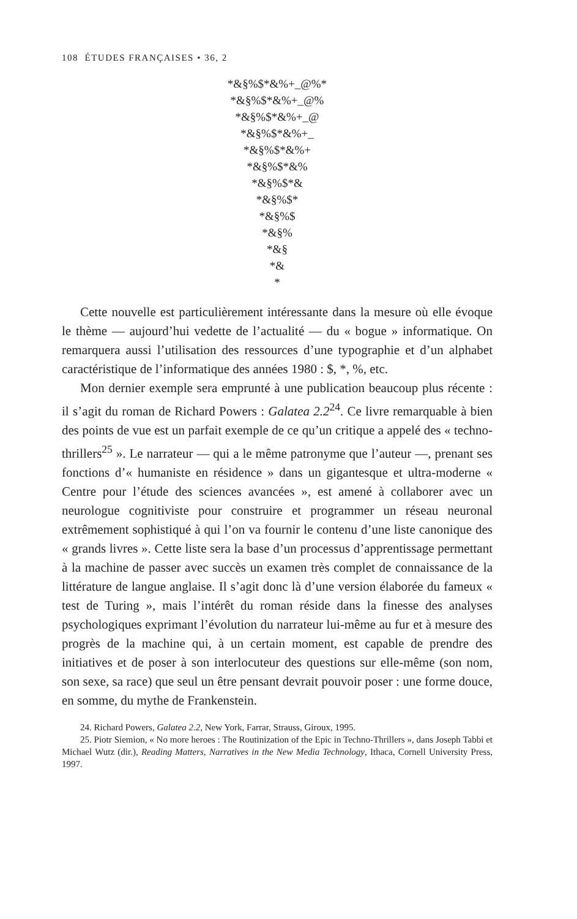108 ÉTUDES FRANÇAISES • 36, 2
*&§%$*&%+_@%*
*&§%$*&%+_@%
*&§%$*&%+_@
*&§%$*&%+_
*&§%$*&%+
*&§%$*&%
*&§%$*&
*&§%$*
*&§%$
*&§%
*&§
*&
*
Cette nouvelle est particulièrement intéressante dans la mesure où elle évoque le thème — aujourd’hui vedette de l’actualité — du « bogue » informatique. On remarquera aussi l’utilisation des ressources d’une typographie et d’un alphabet caractéristique de l’informatique des années 1980 : $, *, %, etc.
Mon dernier exemple sera emprunté à une publication beaucoup plus récente : il s’agit du roman de Richard Powers : Galatea 2.2<sup>24</sup>. Ce livre remarquable à bien des points de vue est un parfait exemple de ce qu’un critique a appelé des « techno-thrillers<sup>25</sup> ». Le narrateur — qui a le même patronyme que l’auteur —, prenant ses fonctions d’« humaniste en résidence » dans un gigantesque et ultra-moderne « Centre pour l’étude des sciences avancées », est amené à collaborer avec un neurologue cognitiviste pour construire et programmer un réseau neuronal extrêmement sophistiqué à qui l’on va fournir le contenu d’une liste canonique des « grands livres ». Cette liste sera la base d’un processus d’apprentissage permettant à la machine de passer avec succès un examen très complet de connaissance de la littérature de langue anglaise. Il s’agit donc là d’une version élaborée du fameux « test de Turing », mais l’intérêt du roman réside dans la finesse des analyses psychologiques exprimant l’évolution du narrateur lui-même au fur et à mesure des progrès de la machine qui, à un certain moment, est capable de prendre des initiatives et de poser à son interlocuteur des questions sur elle-même (son nom, son sexe, sa race) que seul un être pensant devrait pouvoir poser : une forme douce, en somme, du mythe de Frankenstein.
24. Richard Powers, Galatea 2.2, New York, Farrar, Strauss, Giroux, 1995.
25. Piotr Siemion, « No more heroes : The Routinization of the Epic in Techno-Thrillers », dans Joseph Tabbi et Michael Wutz (dir.), Reading Matters, Narratives in the New Media Technology, Ithaca, Cornell University Press, 1997.